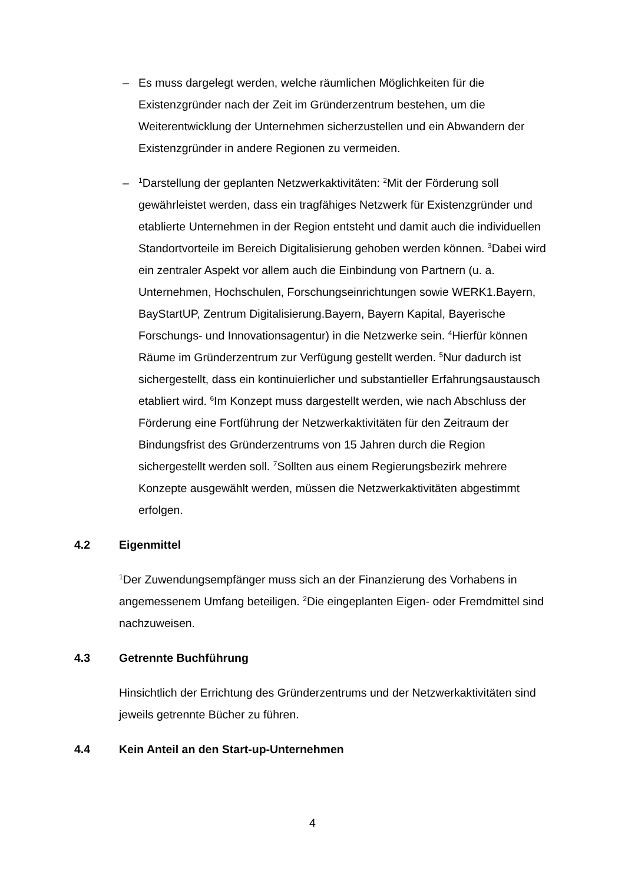– Es muss dargelegt werden, welche räumlichen Möglichkeiten für die Existenzgründer nach der Zeit im Gründerzentrum bestehen, um die Weiterentwicklung der Unternehmen sicherzustellen und ein Abwandern der Existenzgründer in andere Regionen zu vermeiden.
–
<sup>1</sup> Darstellung der geplanten Netzwerkaktivitäten: <sup>2</sup>Mit der Förderung soll gewährleistet werden, dass ein tragfähiges Netzwerk für Existenzgründer und etablierte Unternehmen in der Region entsteht und damit auch die individuellen Standortvorteile im Bereich Digitalisierung gehoben werden können. <sup>3</sup>Dabei wird ein zentraler Aspekt vor allem auch die Einbindung von Partnern (u. a. Unternehmen, Hochschulen, Forschungseinrichtungen sowie WERK1.Bayern, BayStartUP, Zentrum Digitalisierung.Bayern, Bayern Kapital, Bayerische Forschungs- und Innovationsagentur) in die Netzwerke sein. <sup>4</sup>Hierfür können Räume im Gründerzentrum zur Verfügung gestellt werden. <sup>5</sup>Nur dadurch ist sichergestellt, dass ein kontinuierlicher und substantieller Erfahrungsaustausch etabliert wird. <sup>6</sup>Im Konzept muss dargestellt werden, wie nach Abschluss der Förderung eine Fortführung der Netzwerkaktivitäten für den Zeitraum der Bindungsfrist des Gründerzentrums von 15 Jahren durch die Region sichergestellt werden soll. <sup>7</sup>Sollten aus einem Regierungsbezirk mehrere Konzepte ausgewählt werden, müssen die Netzwerkaktivitäten abgestimmt erfolgen.
4.2 Eigenmittel
<sup>1</sup> Der Zuwendungsempfänger muss sich an der Finanzierung des Vorhabens in angemessenem Umfang beteiligen. <sup>2</sup>Die eingeplanten Eigen- oder Fremdmittel sind nachzuweisen.
4.3 Getrennte Buchführung
Hinsichtlich der Errichtung des Gründerzentrums und der Netzwerkaktivitäten sind jeweils getrennte Bücher zu führen.
4.4 Kein Anteil an den Start-up-Unternehmen
4